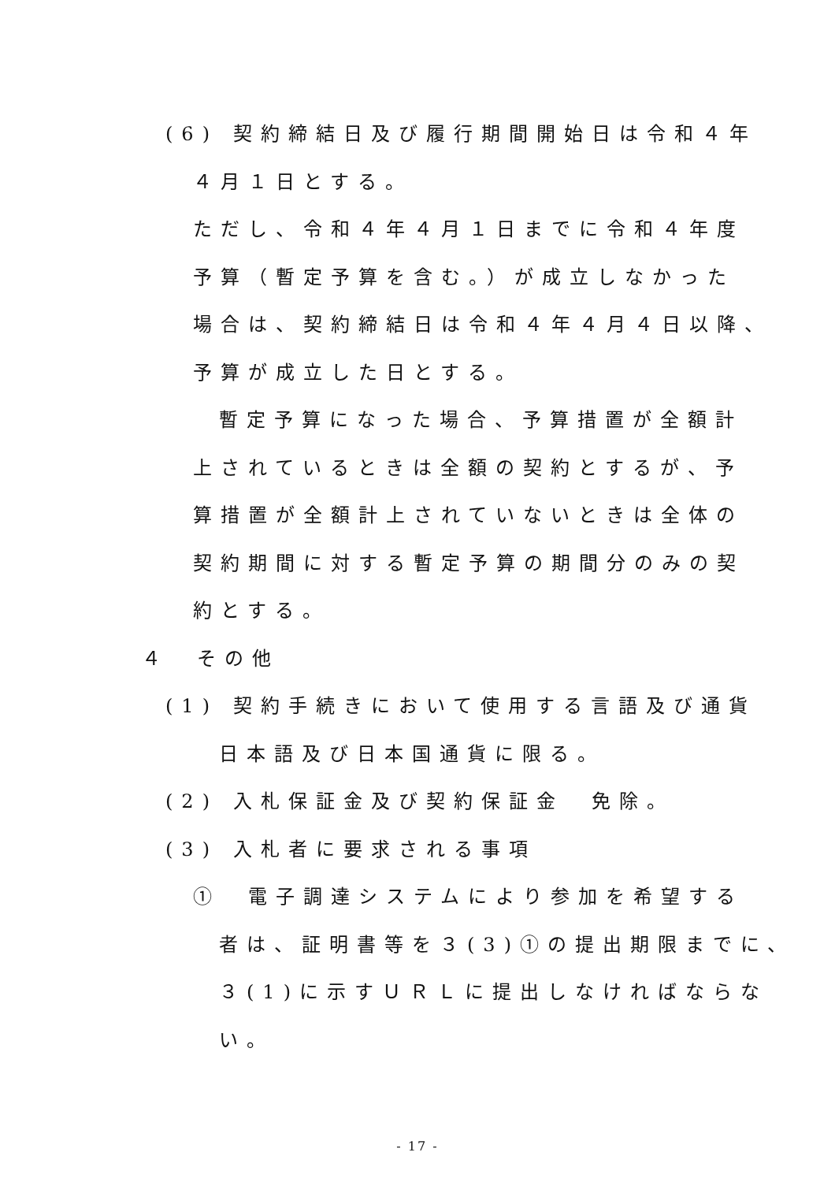(6) 契約締結日及び履行期間開始日は令和４年
４月１日とする。
ただし、令和４年４月１日までに令和４年度
予算（暫定予算を含む。）が成立しなかった
場合は、契約締結日は令和４年４月４日以降、
予算が成立した日とする。
暫定予算になった場合、予算措置が全額計
上されているときは全額の契約とするが、予
算措置が全額計上されていないときは全体の
契約期間に対する暫定予算の期間分のみの契
約とする。
４　その他
(1) 契約手続きにおいて使用する言語及び通貨
日本語及び日本国通貨に限る。
(2) 入札保証金及び契約保証金　免除。
(3) 入札者に要求される事項
①　電子調達システムにより参加を希望する
者は、証明書等を３(3)①の提出期限までに、
３(1)に示すＵＲＬに提出しなければならな
い。
- 17 -